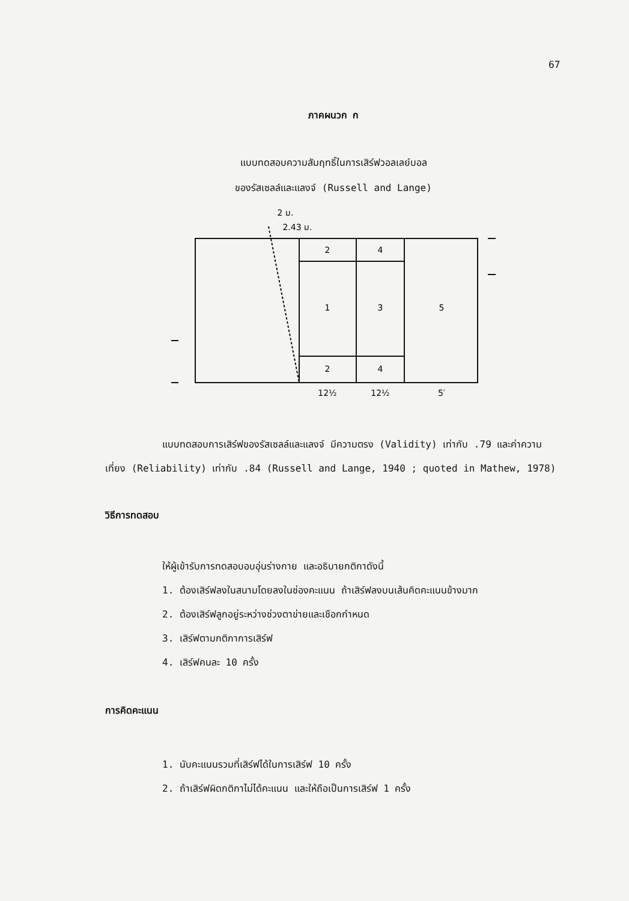67
ภาคผนวก ก
แบบทดสอบความสัมฤทธิ์ในการเสิร์ฟวอลเลย์บอล
ของรัสเซลล์และแลงจ์ (Russell and Lange)
2 ม.
2.43 ม.
2
4
1
3
5
2
4
12½
12½
5′
แบบทดสอบการเสิร์ฟของรัสเซลล์และแลงจ์ มีความตรง (Validity) เท่ากับ .79 และค่าความเที่ยง (Reliability) เท่ากับ .84 (Russell and Lange, 1940 ; quoted in Mathew, 1978)
วิธีการทดสอบ
ให้ผู้เข้ารับการทดสอบอบอุ่นร่างกาย และอธิบายกติกาดังนี้
1. ต้องเสิร์ฟลงในสนามโดยลงในช่องคะแนน ถ้าเสิร์ฟลงบนเส้นคิดคะแนนข้างมาก
2. ต้องเสิร์ฟลูกอยู่ระหว่างช่วงตาข่ายและเชือกกำหนด
3. เสิร์ฟตามกติกาการเสิร์ฟ
4. เสิร์ฟคนละ 10 ครั้ง
การคิดคะแนน
1. นับคะแนนรวมที่เสิร์ฟได้ในการเสิร์ฟ 10 ครั้ง
2. ถ้าเสิร์ฟผิดกติกาไม่ได้คะแนน และให้ถือเป็นการเสิร์ฟ 1 ครั้ง